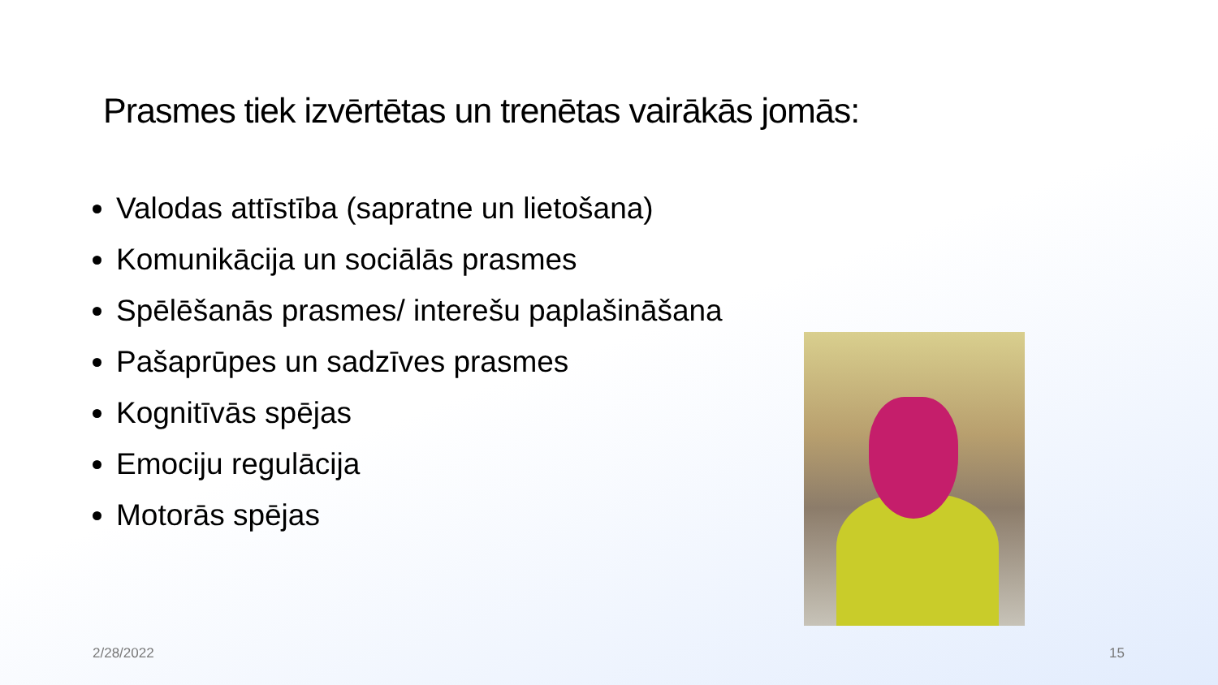Prasmes tiek izvērtētas un trenētas vairākās jomās:
Valodas attīstība (sapratne un lietošana)
Komunikācija un sociālās prasmes
Spēlēšanās prasmes/ interešu paplašināšana
Pašaprūpes un sadzīves prasmes
Kognitīvās spējas
Emociju regulācija
Motorās spējas
2/28/2022 15